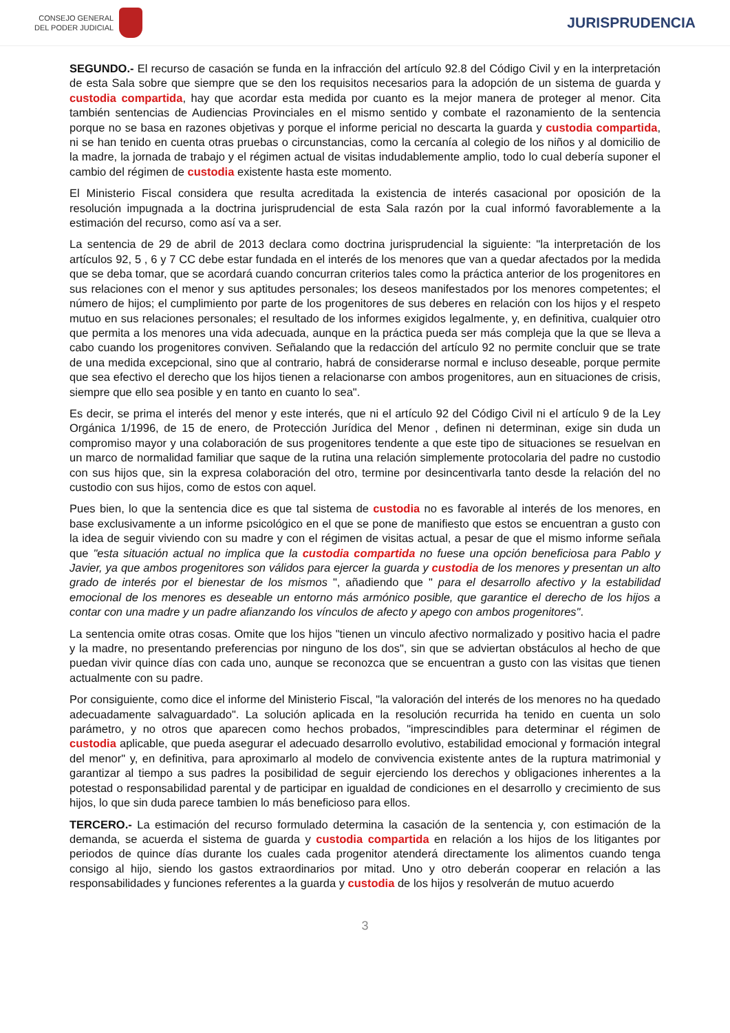CONSEJO GENERAL
DEL PODER JUDICIAL
JURISPRUDENCIA
SEGUNDO.- El recurso de casación se funda en la infracción del artículo 92.8 del Código Civil y en la interpretación de esta Sala sobre que siempre que se den los requisitos necesarios para la adopción de un sistema de guarda y custodia compartida, hay que acordar esta medida por cuanto es la mejor manera de proteger al menor. Cita también sentencias de Audiencias Provinciales en el mismo sentido y combate el razonamiento de la sentencia porque no se basa en razones objetivas y porque el informe pericial no descarta la guarda y custodia compartida, ni se han tenido en cuenta otras pruebas o circunstancias, como la cercanía al colegio de los niños y al domicilio de la madre, la jornada de trabajo y el régimen actual de visitas indudablemente amplio, todo lo cual debería suponer el cambio del régimen de custodia existente hasta este momento.
El Ministerio Fiscal considera que resulta acreditada la existencia de interés casacional por oposición de la resolución impugnada a la doctrina jurisprudencial de esta Sala razón por la cual informó favorablemente a la estimación del recurso, como así va a ser.
La sentencia de 29 de abril de 2013 declara como doctrina jurisprudencial la siguiente: "la interpretación de los artículos 92, 5 , 6 y 7 CC debe estar fundada en el interés de los menores que van a quedar afectados por la medida que se deba tomar, que se acordará cuando concurran criterios tales como la práctica anterior de los progenitores en sus relaciones con el menor y sus aptitudes personales; los deseos manifestados por los menores competentes; el número de hijos; el cumplimiento por parte de los progenitores de sus deberes en relación con los hijos y el respeto mutuo en sus relaciones personales; el resultado de los informes exigidos legalmente, y, en definitiva, cualquier otro que permita a los menores una vida adecuada, aunque en la práctica pueda ser más compleja que la que se lleva a cabo cuando los progenitores conviven. Señalando que la redacción del artículo 92 no permite concluir que se trate de una medida excepcional, sino que al contrario, habrá de considerarse normal e incluso deseable, porque permite que sea efectivo el derecho que los hijos tienen a relacionarse con ambos progenitores, aun en situaciones de crisis, siempre que ello sea posible y en tanto en cuanto lo sea".
Es decir, se prima el interés del menor y este interés, que ni el artículo 92 del Código Civil ni el artículo 9 de la Ley Orgánica 1/1996, de 15 de enero, de Protección Jurídica del Menor , definen ni determinan, exige sin duda un compromiso mayor y una colaboración de sus progenitores tendente a que este tipo de situaciones se resuelvan en un marco de normalidad familiar que saque de la rutina una relación simplemente protocolaria del padre no custodio con sus hijos que, sin la expresa colaboración del otro, termine por desincentivarla tanto desde la relación del no custodio con sus hijos, como de estos con aquel.
Pues bien, lo que la sentencia dice es que tal sistema de custodia no es favorable al interés de los menores, en base exclusivamente a un informe psicológico en el que se pone de manifiesto que estos se encuentran a gusto con la idea de seguir viviendo con su madre y con el régimen de visitas actual, a pesar de que el mismo informe señala que "esta situación actual no implica que la custodia compartida no fuese una opción beneficiosa para Pablo y Javier, ya que ambos progenitores son válidos para ejercer la guarda y custodia de los menores y presentan un alto grado de interés por el bienestar de los mismos ", añadiendo que " para el desarrollo afectivo y la estabilidad emocional de los menores es deseable un entorno más armónico posible, que garantice el derecho de los hijos a contar con una madre y un padre afianzando los vínculos de afecto y apego con ambos progenitores".
La sentencia omite otras cosas. Omite que los hijos "tienen un vinculo afectivo normalizado y positivo hacia el padre y la madre, no presentando preferencias por ninguno de los dos", sin que se adviertan obstáculos al hecho de que puedan vivir quince días con cada uno, aunque se reconozca que se encuentran a gusto con las visitas que tienen actualmente con su padre.
Por consiguiente, como dice el informe del Ministerio Fiscal, "la valoración del interés de los menores no ha quedado adecuadamente salvaguardado". La solución aplicada en la resolución recurrida ha tenido en cuenta un solo parámetro, y no otros que aparecen como hechos probados, "imprescindibles para determinar el régimen de custodia aplicable, que pueda asegurar el adecuado desarrollo evolutivo, estabilidad emocional y formación integral del menor" y, en definitiva, para aproximarlo al modelo de convivencia existente antes de la ruptura matrimonial y garantizar al tiempo a sus padres la posibilidad de seguir ejerciendo los derechos y obligaciones inherentes a la potestad o responsabilidad parental y de participar en igualdad de condiciones en el desarrollo y crecimiento de sus hijos, lo que sin duda parece tambien lo más beneficioso para ellos.
TERCERO.- La estimación del recurso formulado determina la casación de la sentencia y, con estimación de la demanda, se acuerda el sistema de guarda y custodia compartida en relación a los hijos de los litigantes por periodos de quince días durante los cuales cada progenitor atenderá directamente los alimentos cuando tenga consigo al hijo, siendo los gastos extraordinarios por mitad. Uno y otro deberán cooperar en relación a las responsabilidades y funciones referentes a la guarda y custodia de los hijos y resolverán de mutuo acuerdo
3